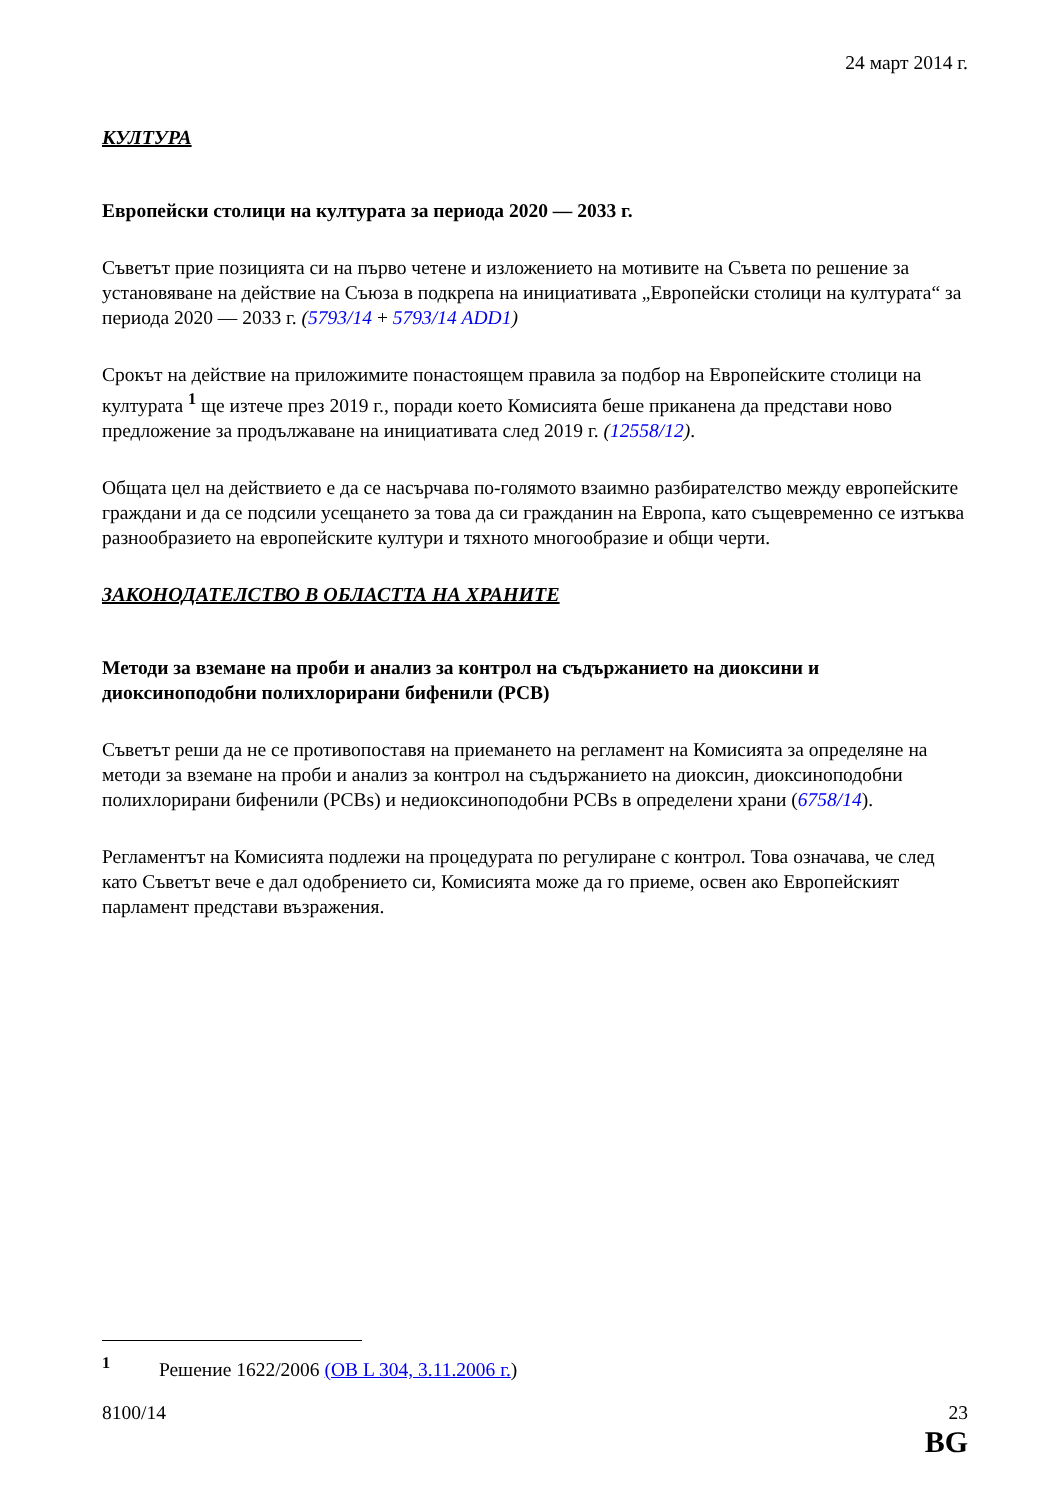24 март 2014 г.
КУЛТУРА
Европейски столици на културата за периода 2020 — 2033 г.
Съветът прие позицията си на първо четене и изложението на мотивите на Съвета по решение за установяване на действие на Съюза в подкрепа на инициативата „Европейски столици на културата“ за периода 2020 — 2033 г. (5793/14 + 5793/14 ADD1)
Срокът на действие на приложимите понастоящем правила за подбор на Европейските столици на културата <sup>1</sup> ще изтече през 2019 г., поради което Комисията беше приканена да представи ново предложение за продължаване на инициативата след 2019 г. (12558/12).
Общата цел на действието е да се насърчава по-голямото взаимно разбирателство между европейските граждани и да се подсили усещането за това да си гражданин на Европа, като същевременно се изтъква разнообразието на европейските култури и тяхното многообразие и общи черти.
ЗАКОНОДАТЕЛСТВО В ОБЛАСТТА НА ХРАНИТЕ
Методи за вземане на проби и анализ за контрол на съдържанието на диоксини и диоксиноподобни полихлорирани бифенили (PCB)
Съветът реши да не се противопоставя на приемането на регламент на Комисията за определяне на методи за вземане на проби и анализ за контрол на съдържанието на диоксин, диоксиноподобни полихлорирани бифенили (PCBs) и недиоксиноподобни PCBs в определени храни (6758/14).
Регламентът на Комисията подлежи на процедурата по регулиране с контрол. Това означава, че след като Съветът вече е дал одобрението си, Комисията може да го приеме, освен ако Европейският парламент представи възражения.
<sup>1</sup> Решение 1622/2006 (ОВ L 304, 3.11.2006 г.)
8100/14 23
BG